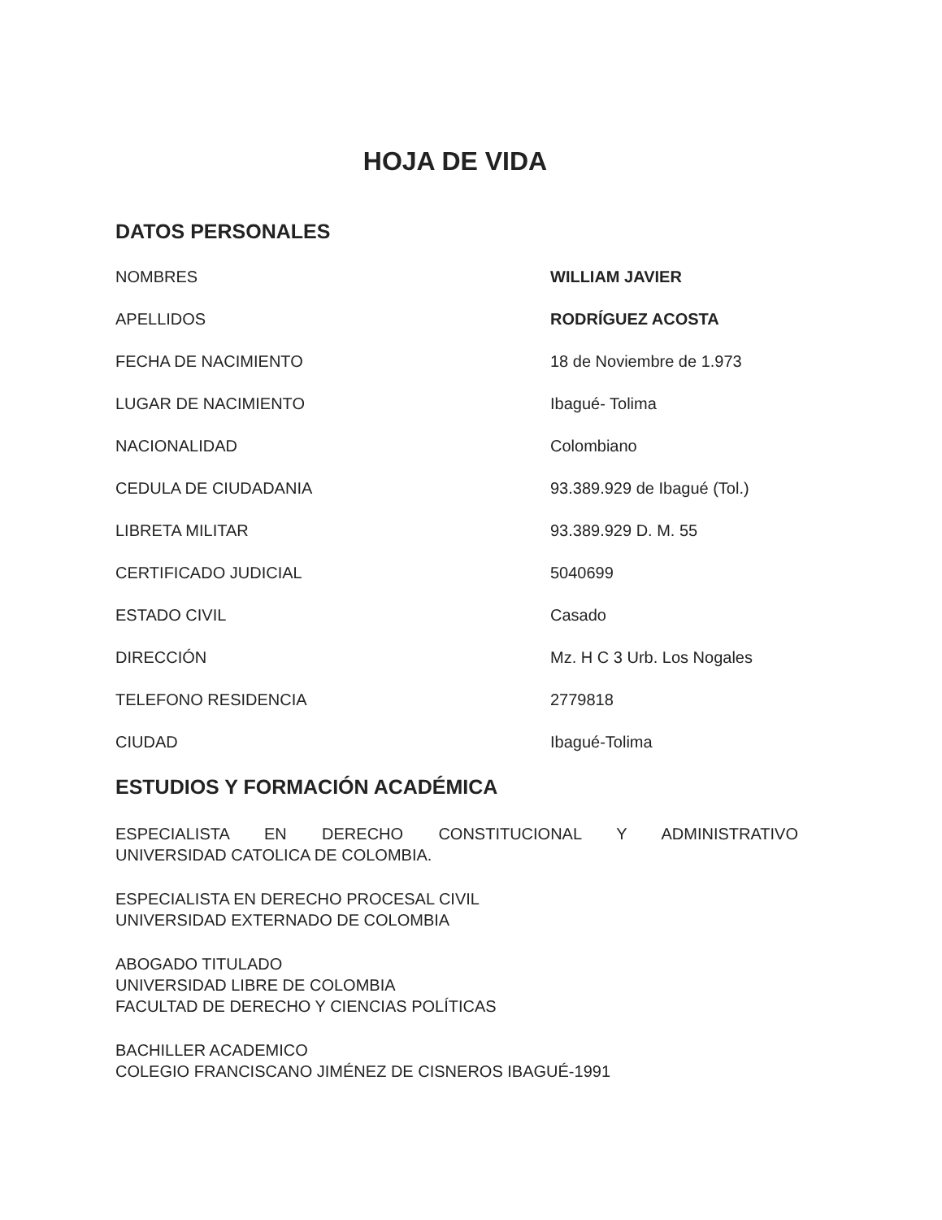HOJA DE VIDA
DATOS PERSONALES
| NOMBRES | WILLIAM JAVIER |
| APELLIDOS | RODRÍGUEZ ACOSTA |
| FECHA DE NACIMIENTO | 18 de Noviembre de 1.973 |
| LUGAR DE NACIMIENTO | Ibagué- Tolima |
| NACIONALIDAD | Colombiano |
| CEDULA DE CIUDADANIA | 93.389.929 de Ibagué (Tol.) |
| LIBRETA MILITAR | 93.389.929 D. M. 55 |
| CERTIFICADO JUDICIAL | 5040699 |
| ESTADO CIVIL | Casado |
| DIRECCIÓN | Mz. H C 3 Urb. Los Nogales |
| TELEFONO RESIDENCIA | 2779818 |
| CIUDAD | Ibagué-Tolima |
ESTUDIOS Y FORMACIÓN ACADÉMICA
ESPECIALISTA EN DERECHO CONSTITUCIONAL Y ADMINISTRATIVO
UNIVERSIDAD CATOLICA DE COLOMBIA.
ESPECIALISTA EN DERECHO PROCESAL CIVIL
UNIVERSIDAD EXTERNADO DE COLOMBIA
ABOGADO TITULADO
UNIVERSIDAD LIBRE DE COLOMBIA
FACULTAD DE DERECHO Y CIENCIAS POLÍTICAS
BACHILLER ACADEMICO
COLEGIO FRANCISCANO JIMÉNEZ DE CISNEROS IBAGUÉ-1991